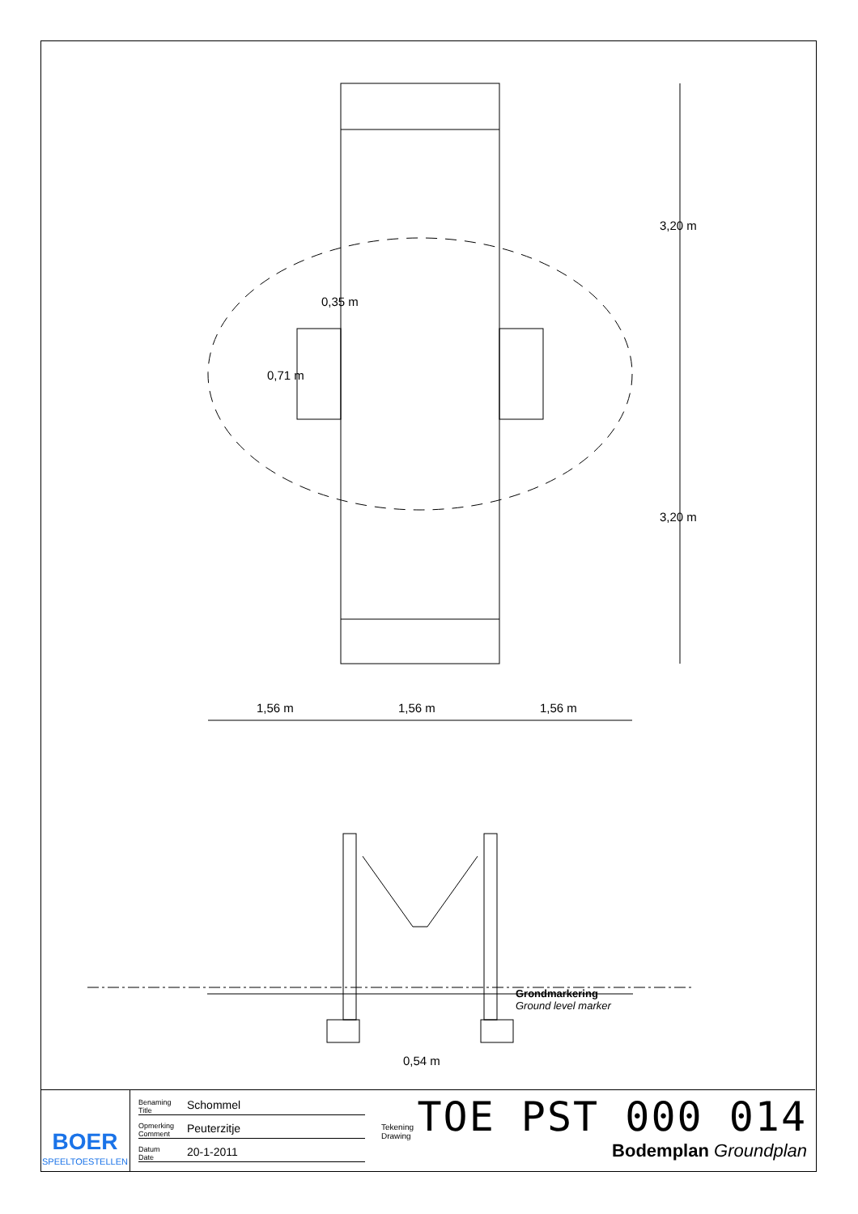0,35 m
0,71 m
3,20 m
3,20 m
1,56 m 1,56 m 1,56 m
Grondmarkering
Ground level marker
0,54 m
BOER
SPEELTOESTELLEN
Benaming
Title Schommel
Opmerking
Comment Peuterzitje
Datum
Date 20-1-2011
Tekening
Drawing TOE PST 000 014
Bodemplan Groundplan